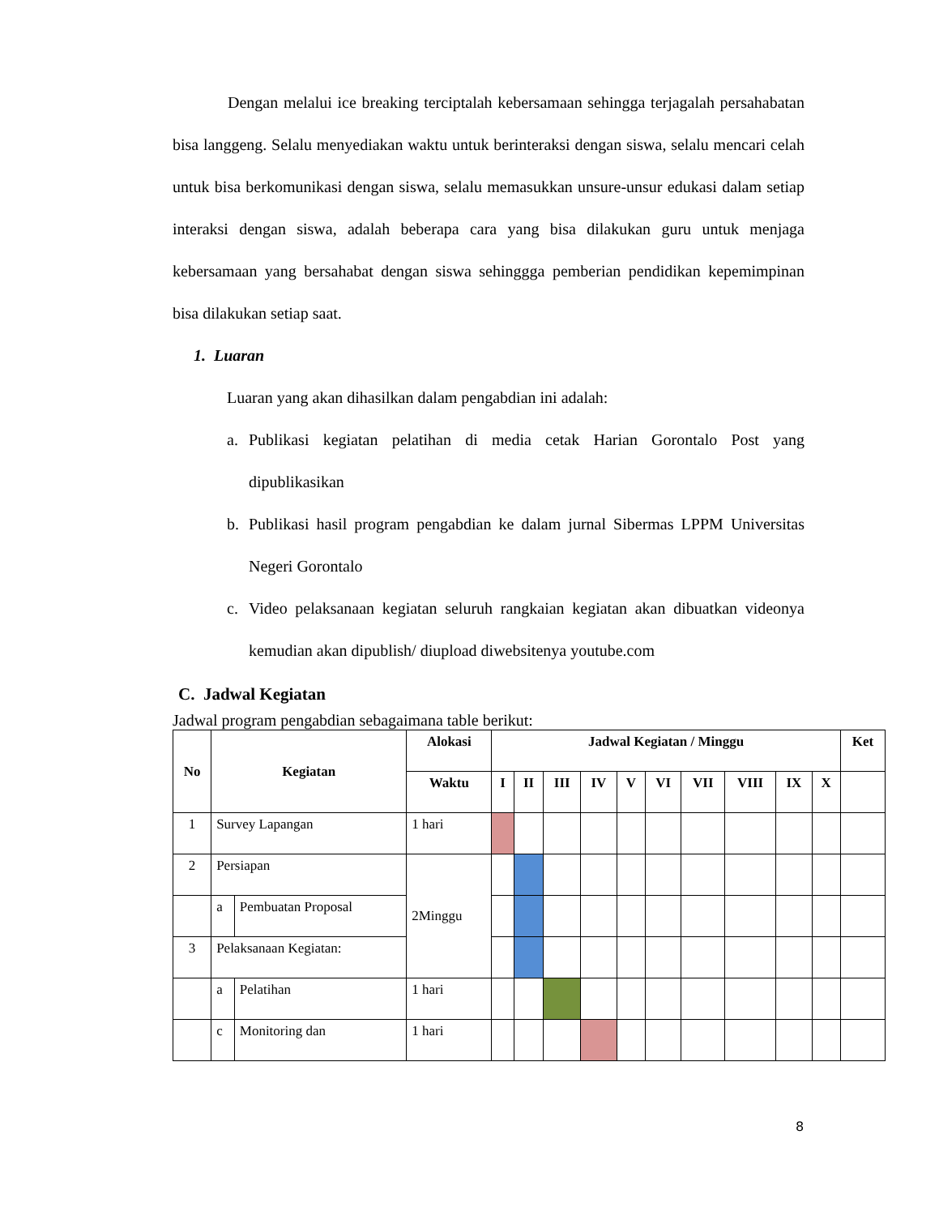Dengan melalui ice breaking terciptalah kebersamaan sehingga terjagalah persahabatan bisa langgeng. Selalu menyediakan waktu untuk berinteraksi dengan siswa, selalu mencari celah untuk bisa berkomunikasi dengan siswa, selalu memasukkan unsure-unsur edukasi dalam setiap interaksi dengan siswa, adalah beberapa cara yang bisa dilakukan guru untuk menjaga kebersamaan yang bersahabat dengan siswa sehinggga pemberian pendidikan kepemimpinan bisa dilakukan setiap saat.
1. Luaran
Luaran yang akan dihasilkan dalam pengabdian ini adalah:
a. Publikasi kegiatan pelatihan di media cetak Harian Gorontalo Post yang dipublikasikan
b. Publikasi hasil program pengabdian ke dalam jurnal Sibermas LPPM Universitas Negeri Gorontalo
c. Video pelaksanaan kegiatan seluruh rangkaian kegiatan akan dibuatkan videonya kemudian akan dipublish/ diupload diwebsitenya youtube.com
C. Jadwal Kegiatan
Jadwal program pengabdian sebagaimana table berikut:
| No | Kegiatan | | Alokasi | Jadwal Kegiatan / Minggu | | | | | | | | | | Ket |
| --- | --- | --- | --- | --- | --- | --- | --- | --- | --- | --- | --- | --- | --- | --- |
| | | | Waktu | I | II | III | IV | V | VI | VII | VIII | IX | X | |
| 1 | Survey Lapangan | | 1 hari | | | | | | | | | | | |
| 2 | Persiapan | | 2Minggu | | | | | | | | | | | |
| | a | Pembuatan Proposal | | | | | | | | | | | | |
| 3 | Pelaksanaan Kegiatan: | | | | | | | | | | | | | |
| | a | Pelatihan | 1 hari | | | | | | | | | | | |
| | c | Monitoring dan | 1 hari | | | | | | | | | | | |
8